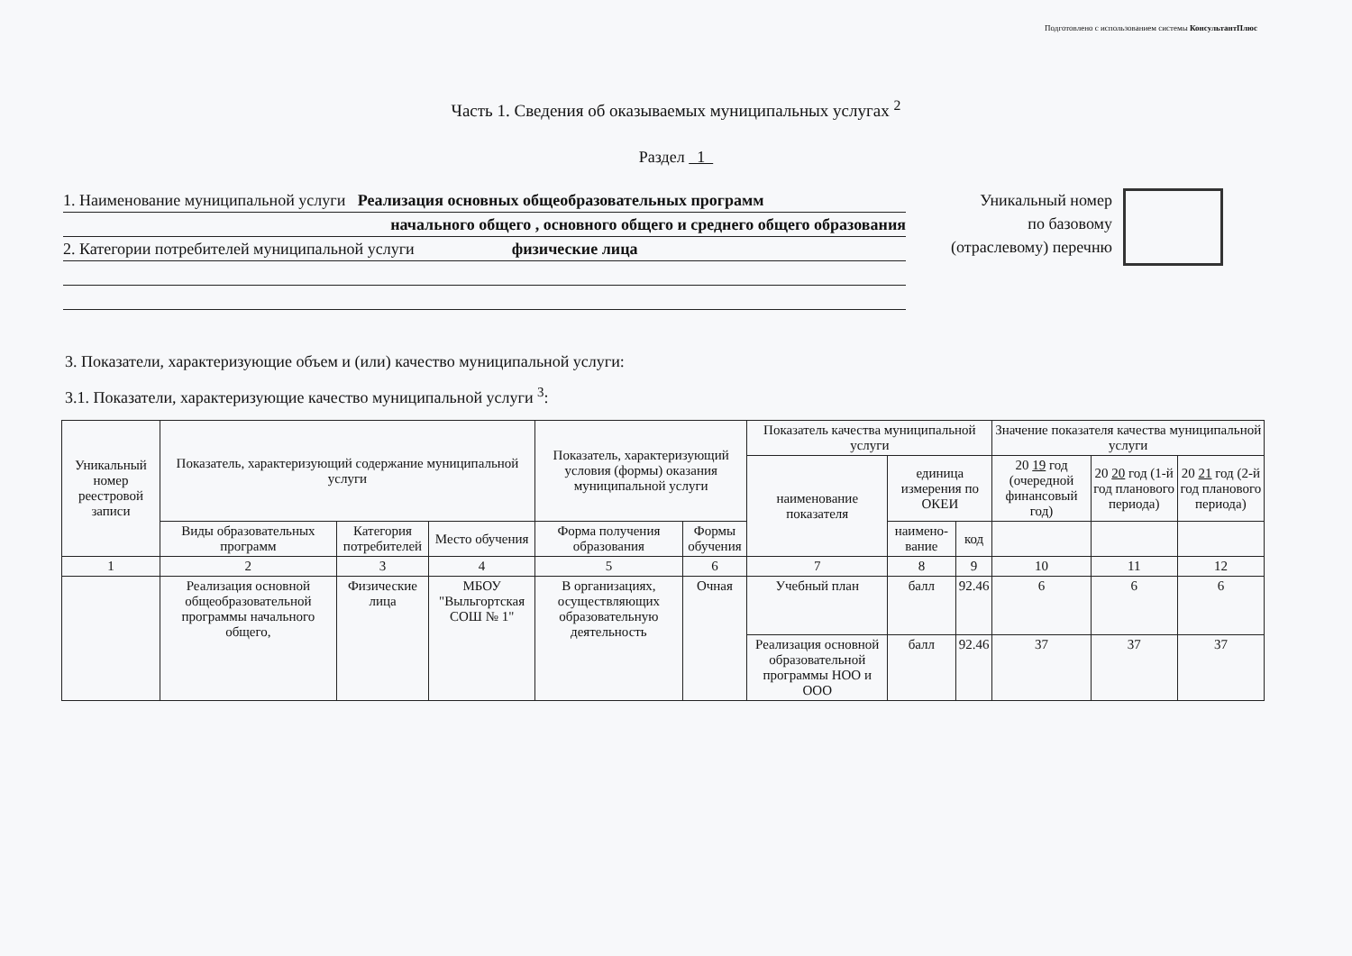Подготовлено с использованием системы КонсультантПлюс
Часть 1. Сведения об оказываемых муниципальных услугах <sup>2</sup>
Раздел 1
1. Наименование муниципальной услуги Реализация основных общеобразовательных программ
начального общего , основного общего и среднего общего образования
2. Категории потребителей муниципальной услуги физические лица
Уникальный номер
по базовому
(отраслевому) перечню
3. Показатели, характеризующие объем и (или) качество муниципальной услуги:
3.1. Показатели, характеризующие качество муниципальной услуги <sup>3</sup>:
| Уникальный номер реестровой записи | Показатель, характеризующий содержание муниципальной услуги | | | Показатель, характеризующий условия (формы) оказания муниципальной услуги | | Показатель качества муниципальной услуги | | | Значение показателя качества муниципальной услуги | | |
| --- | --- | --- | --- | --- | --- | --- | --- | --- | --- | --- | --- |
| | | | | | | наименование показателя | единица измерения по ОКЕИ | | 20 19 год (очередной финансовый год) | 20 20 год (1-й год планового периода) | 20 21 год (2-й год планового периода) |
| | Виды образовательных программ | Категория потребителей | Место обучения | Форма получения образования | Формы обучения | | наимено-вание | код | | | |
| 1 | 2 | 3 | 4 | 5 | 6 | 7 | 8 | 9 | 10 | 11 | 12 |
| | Реализация основной общеобразовательной программы начального общего, | Физические лица | МБОУ "Выльгортская СОШ № 1" | В организациях, осуществляющих образовательную деятельность | Очная | Учебный план | балл | 92.46 | 6 | 6 | 6 |
| | | | | | | Реализация основной образовательной программы НОО и ООО | балл | 92.46 | 37 | 37 | 37 |